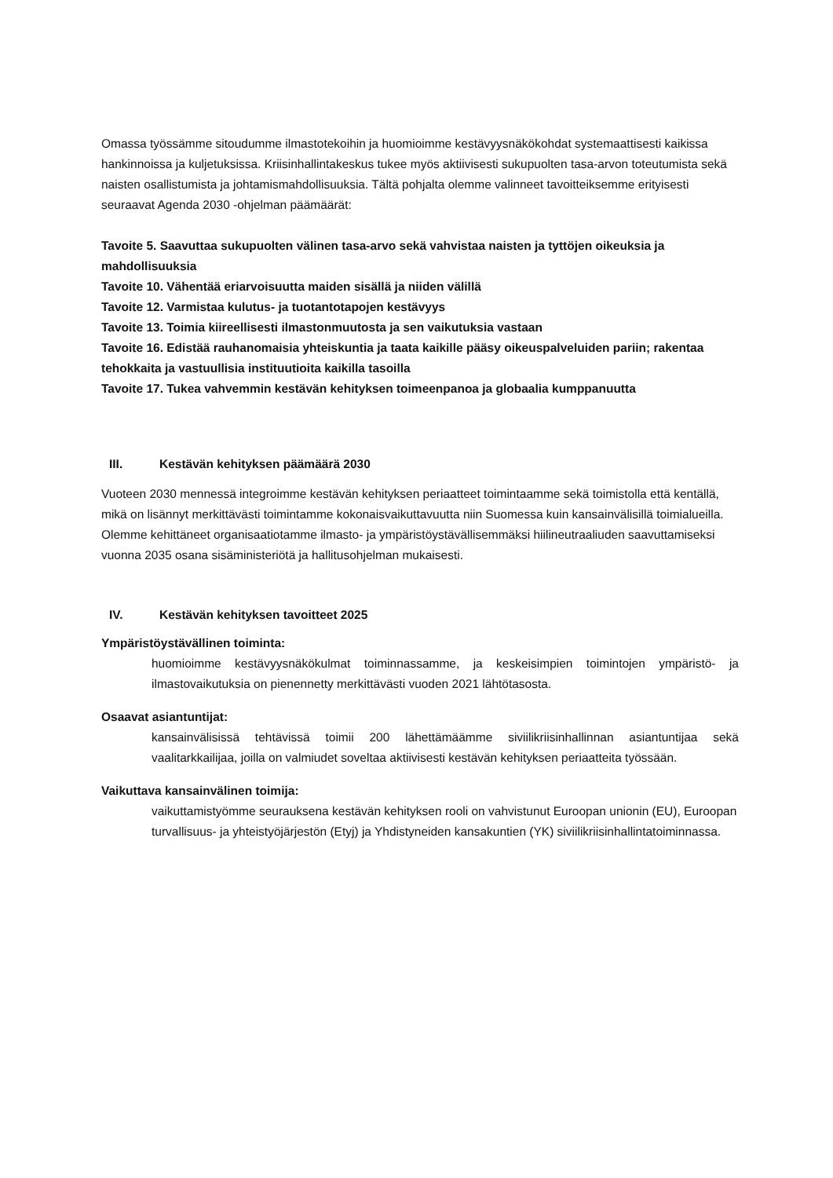Omassa työssämme sitoudumme ilmastotekoihin ja huomioimme kestävyysnäkökohdat systemaattisesti kaikissa hankinnoissa ja kuljetuksissa. Kriisinhallintakeskus tukee myös aktiivisesti sukupuolten tasa-arvon toteutumista sekä naisten osallistumista ja johtamismahdollisuuksia. Tältä pohjalta olemme valinneet tavoitteiksemme erityisesti seuraavat Agenda 2030 -ohjelman päämäärät:
Tavoite 5. Saavuttaa sukupuolten välinen tasa-arvo sekä vahvistaa naisten ja tyttöjen oikeuksia ja mahdollisuuksia
Tavoite 10. Vähentää eriarvoisuutta maiden sisällä ja niiden välillä
Tavoite 12. Varmistaa kulutus- ja tuotantotapojen kestävyys
Tavoite 13. Toimia kiireellisesti ilmastonmuutosta ja sen vaikutuksia vastaan
Tavoite 16. Edistää rauhanomaisia yhteiskuntia ja taata kaikille pääsy oikeuspalveluiden pariin; rakentaa tehokkaita ja vastuullisia instituutioita kaikilla tasoilla
Tavoite 17. Tukea vahvemmin kestävän kehityksen toimeenpanoa ja globaalia kumppanuutta
III. Kestävän kehityksen päämäärä 2030
Vuoteen 2030 mennessä integroimme kestävän kehityksen periaatteet toimintaamme sekä toimistolla että kentällä, mikä on lisännyt merkittävästi toimintamme kokonaisvaikuttavuutta niin Suomessa kuin kansainvälisillä toimialueilla. Olemme kehittäneet organisaatiotamme ilmasto- ja ympäristöystävällisemmäksi hiilineutraaliuden saavuttamiseksi vuonna 2035 osana sisäministeriötä ja hallitusohjelman mukaisesti.
IV. Kestävän kehityksen tavoitteet 2025
Ympäristöystävällinen toiminta:
huomioimme kestävyysnäkökulmat toiminnassamme, ja keskeisimpien toimintojen ympäristö- ja ilmastovaikutuksia on pienennetty merkittävästi vuoden 2021 lähtötasosta.
Osaavat asiantuntijat:
kansainvälisissä tehtävissä toimii 200 lähettämäämme siviilikriisinhallinnan asiantuntijaa sekä vaalitarkkailijaa, joilla on valmiudet soveltaa aktiivisesti kestävän kehityksen periaatteita työssään.
Vaikuttava kansainvälinen toimija:
vaikuttamistyömme seurauksena kestävän kehityksen rooli on vahvistunut Euroopan unionin (EU), Euroopan turvallisuus- ja yhteistyöjärjestön (Etyj) ja Yhdistyneiden kansakuntien (YK) siviilikriisinhallintatoiminnassa.